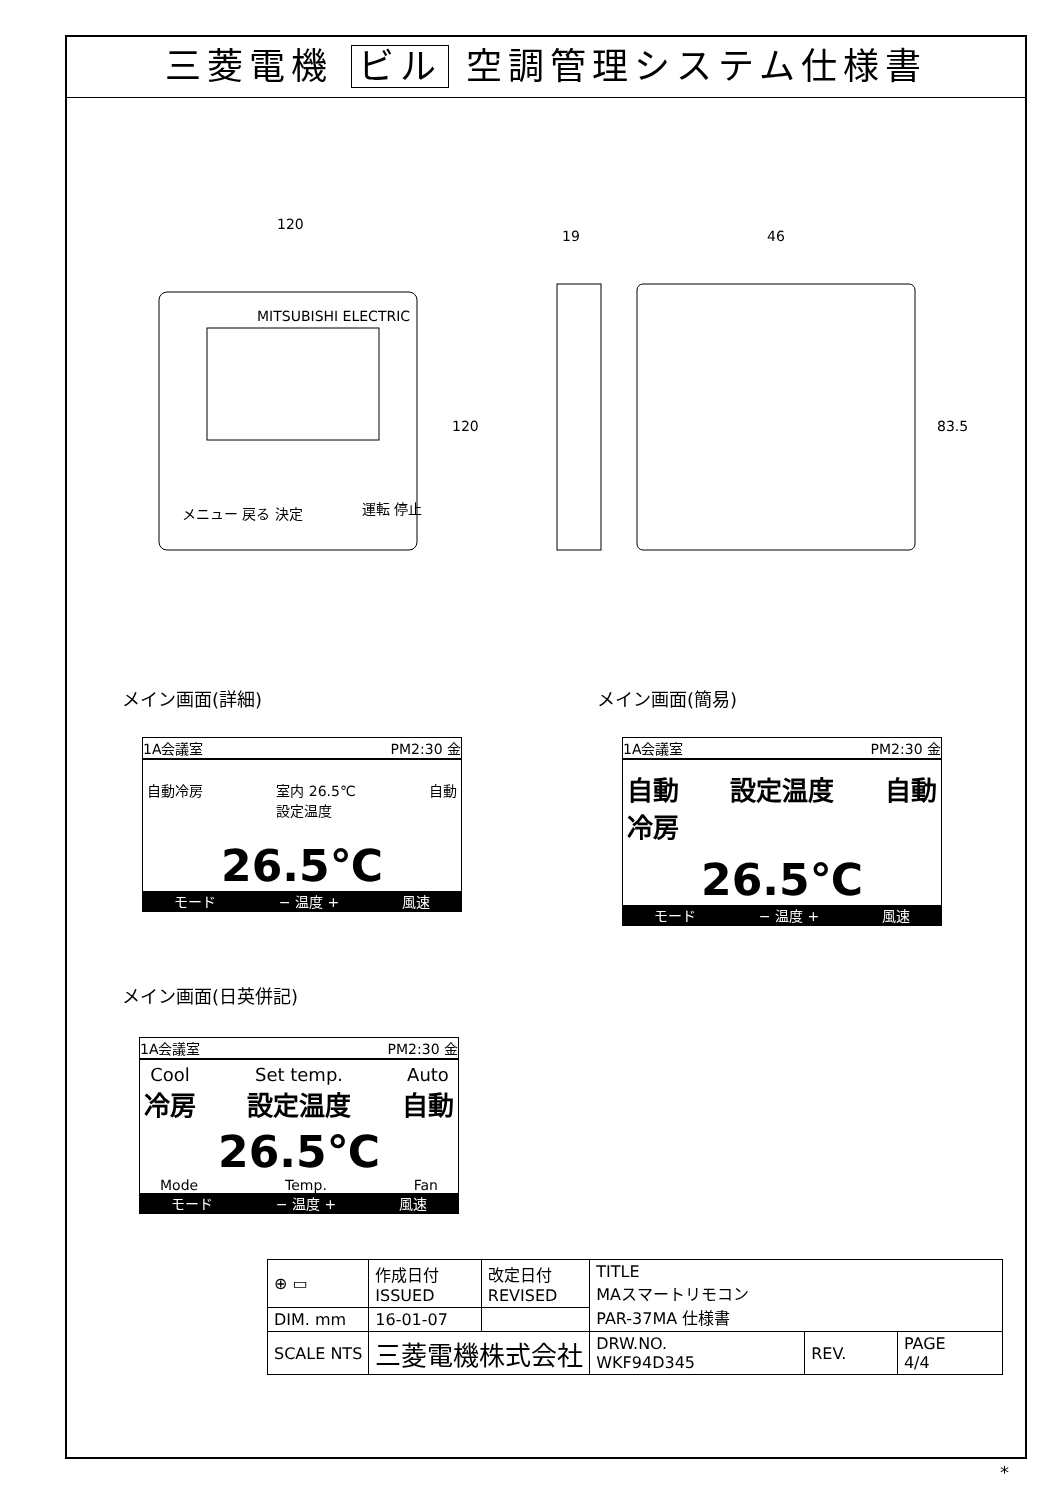三菱電機 ビル 空調管理システム仕様書
120
120
19 46
83.5
メニュー 戻る 決定 運転 停止
MITSUBISHI ELECTRIC
メイン画面(詳細)
1A会議室 PM2:30 金
自動冷房 室内 26.5℃
設定温度 自動
26.5℃
モード − 温度 + 風速
メイン画面(簡易)
1A会議室 PM2:30 金
自動
冷房 設定温度 自動
26.5℃
モード − 温度 + 風速
メイン画面(日英併記)
1A会議室 PM2:30 金
Cool
冷房 Set temp.
設定温度 Auto
自動
26.5℃
Mode Temp. Fan
モード − 温度 + 風速
| ⊕ ▭ | 作成日付 ISSUED | 改定日付 REVISED | TITLE MAスマートリモコン PAR-37MA 仕様書 | | |
| DIM. mm | 16-01-07 | | | | |
| SCALE NTS | 三菱電機株式会社 | | DRW.NO. WKF94D345 | REV. | PAGE 4/4 |
*